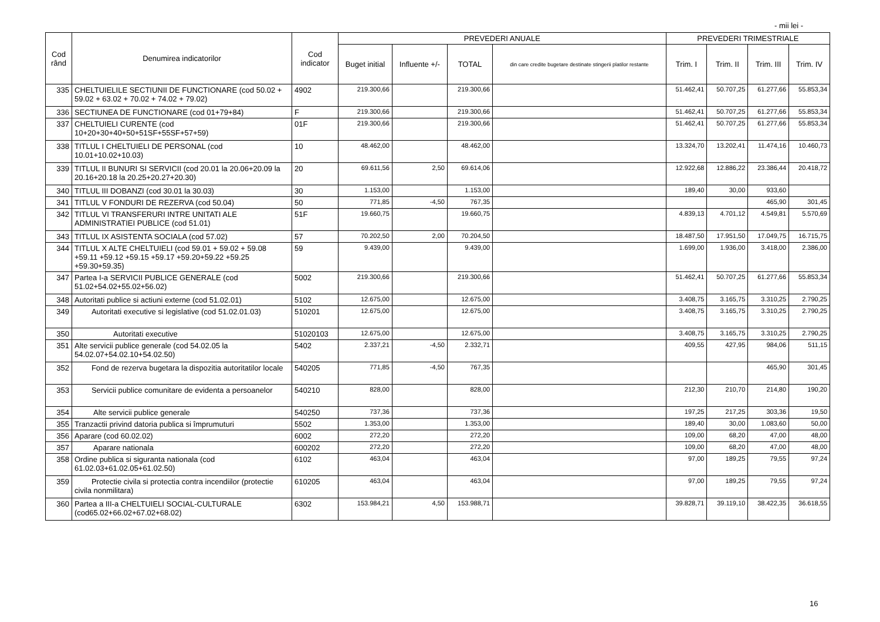- mii lei -
| Cod rând | Denumirea indicatorilor | Cod indicator | PREVEDERI ANUALE | | | | PREVEDERI TRIMESTRIALE | | | |
| --- | --- | --- | --- | --- | --- | --- | --- | --- | --- | --- |
| | | | Buget initial | Influente +/- | TOTAL | din care credite bugetare destinate stingerii platilor restante | Trim. I | Trim. II | Trim. III | Trim. IV |
| 335 | CHELTUIELILE SECTIUNII DE FUNCTIONARE (cod 50.02 + 59.02 + 63.02 + 70.02 + 74.02 + 79.02) | 4902 | 219.300,66 | | 219.300,66 | | 51.462,41 | 50.707,25 | 61.277,66 | 55.853,34 |
| 336 | SECTIUNEA DE FUNCTIONARE (cod 01+79+84) | F | 219.300,66 | | 219.300,66 | | 51.462,41 | 50.707,25 | 61.277,66 | 55.853,34 |
| 337 | CHELTUIELI CURENTE (cod 10+20+30+40+50+51SF+55SF+57+59) | 01F | 219.300,66 | | 219.300,66 | | 51.462,41 | 50.707,25 | 61.277,66 | 55.853,34 |
| 338 | TITLUL I CHELTUIELI DE PERSONAL (cod 10.01+10.02+10.03) | 10 | 48.462,00 | | 48.462,00 | | 13.324,70 | 13.202,41 | 11.474,16 | 10.460,73 |
| 339 | TITLUL II BUNURI SI SERVICII (cod 20.01 la 20.06+20.09 la 20.16+20.18 la 20.25+20.27+20.30) | 20 | 69.611,56 | 2,50 | 69.614,06 | | 12.922,68 | 12.886,22 | 23.386,44 | 20.418,72 |
| 340 | TITLUL III DOBANZI (cod 30.01 la 30.03) | 30 | 1.153,00 | | 1.153,00 | | 189,40 | 30,00 | 933,60 | |
| 341 | TITLUL V FONDURI DE REZERVA (cod 50.04) | 50 | 771,85 | -4,50 | 767,35 | | | | 465,90 | 301,45 |
| 342 | TITLUL VI TRANSFERURI INTRE UNITATI ALE ADMINISTRATIEI PUBLICE (cod 51.01) | 51F | 19.660,75 | | 19.660,75 | | 4.839,13 | 4.701,12 | 4.549,81 | 5.570,69 |
| 343 | TITLUL IX ASISTENTA SOCIALA (cod 57.02) | 57 | 70.202,50 | 2,00 | 70.204,50 | | 18.487,50 | 17.951,50 | 17.049,75 | 16.715,75 |
| 344 | TITLUL X ALTE CHELTUIELI (cod 59.01 + 59.02 + 59.08 +59.11 +59.12 +59.15 +59.17 +59.20+59.22 +59.25 +59.30+59.35) | 59 | 9.439,00 | | 9.439,00 | | 1.699,00 | 1.936,00 | 3.418,00 | 2.386,00 |
| 347 | Partea I-a SERVICII PUBLICE GENERALE (cod 51.02+54.02+55.02+56.02) | 5002 | 219.300,66 | | 219.300,66 | | 51.462,41 | 50.707,25 | 61.277,66 | 55.853,34 |
| 348 | Autoritati publice si actiuni externe (cod 51.02.01) | 5102 | 12.675,00 | | 12.675,00 | | 3.408,75 | 3.165,75 | 3.310,25 | 2.790,25 |
| 349 | Autoritati executive si legislative (cod 51.02.01.03) | 510201 | 12.675,00 | | 12.675,00 | | 3.408,75 | 3.165,75 | 3.310,25 | 2.790,25 |
| 350 | Autoritati executive | 51020103 | 12.675,00 | | 12.675,00 | | 3.408,75 | 3.165,75 | 3.310,25 | 2.790,25 |
| 351 | Alte servicii publice generale (cod 54.02.05 la 54.02.07+54.02.10+54.02.50) | 5402 | 2.337,21 | -4,50 | 2.332,71 | | 409,55 | 427,95 | 984,06 | 511,15 |
| 352 | Fond de rezerva bugetara la dispozitia autoritatilor locale | 540205 | 771,85 | -4,50 | 767,35 | | | | 465,90 | 301,45 |
| 353 | Servicii publice comunitare de evidenta a persoanelor | 540210 | 828,00 | | 828,00 | | 212,30 | 210,70 | 214,80 | 190,20 |
| 354 | Alte servicii publice generale | 540250 | 737,36 | | 737,36 | | 197,25 | 217,25 | 303,36 | 19,50 |
| 355 | Tranzactii privind datoria publica si împrumuturi | 5502 | 1.353,00 | | 1.353,00 | | 189,40 | 30,00 | 1.083,60 | 50,00 |
| 356 | Aparare (cod 60.02.02) | 6002 | 272,20 | | 272,20 | | 109,00 | 68,20 | 47,00 | 48,00 |
| 357 | Aparare nationala | 600202 | 272,20 | | 272,20 | | 109,00 | 68,20 | 47,00 | 48,00 |
| 358 | Ordine publica si siguranta nationala (cod 61.02.03+61.02.05+61.02.50) | 6102 | 463,04 | | 463,04 | | 97,00 | 189,25 | 79,55 | 97,24 |
| 359 | Protectie civila si protectia contra incendiilor (protectie civila nonmilitara) | 610205 | 463,04 | | 463,04 | | 97,00 | 189,25 | 79,55 | 97,24 |
| 360 | Partea a III-a CHELTUIELI SOCIAL-CULTURALE (cod65.02+66.02+67.02+68.02) | 6302 | 153.984,21 | 4,50 | 153.988,71 | | 39.828,71 | 39.119,10 | 38.422,35 | 36.618,55 |
16